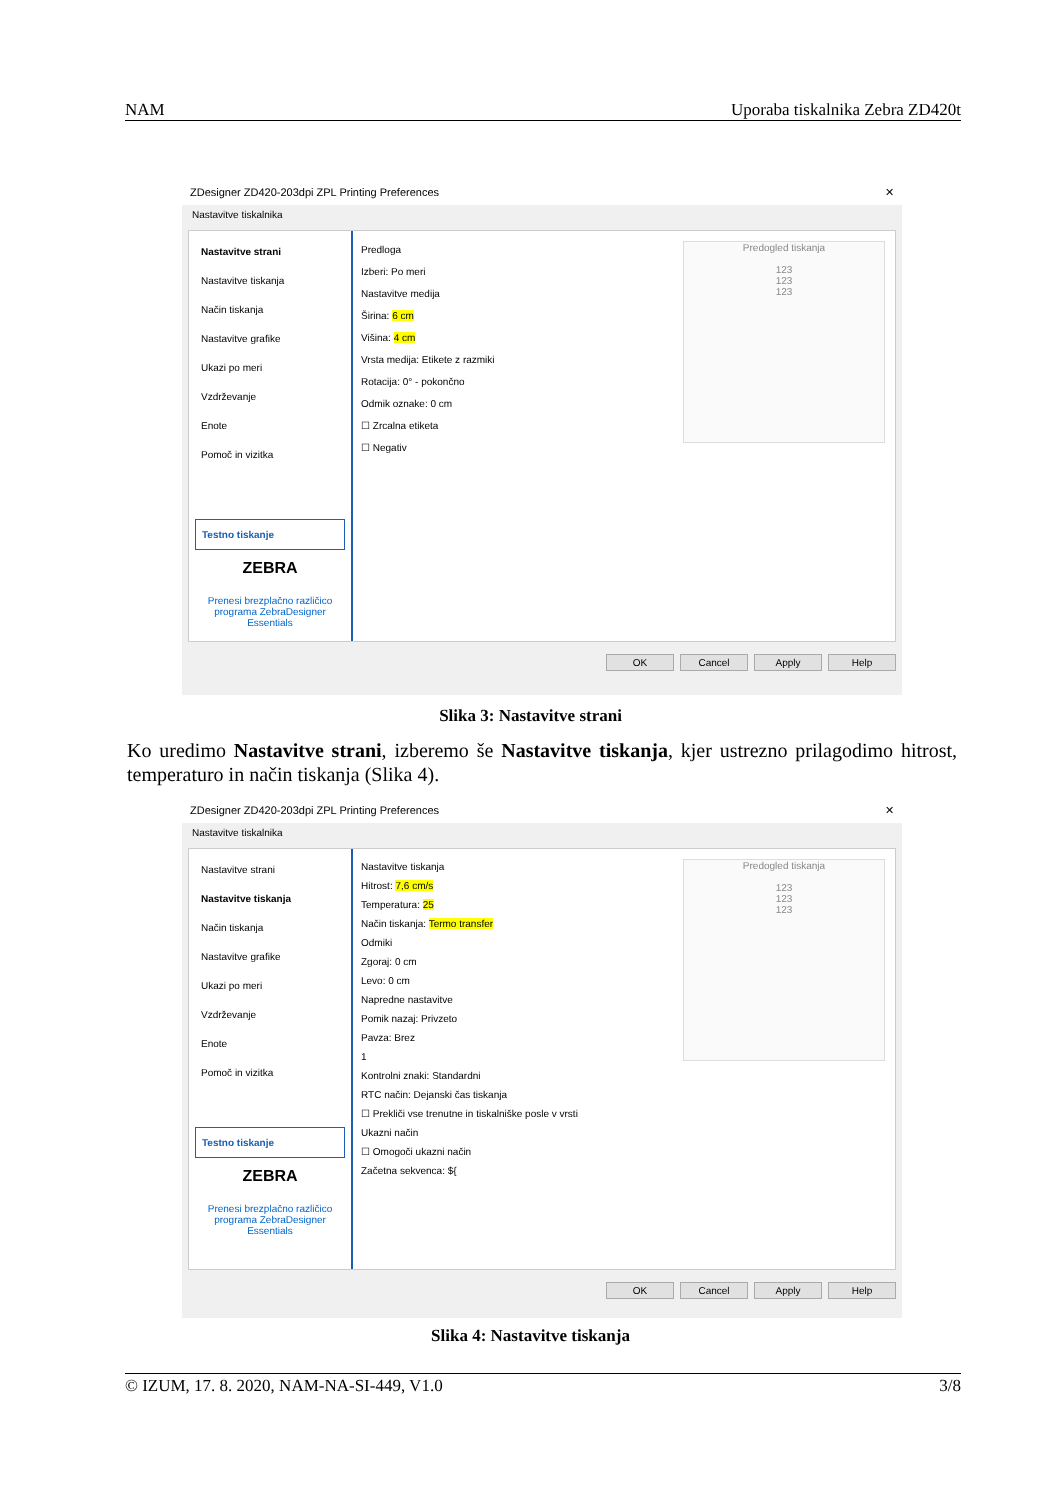NAM Uporaba tiskalnika Zebra ZD420t
ZDesigner ZD420-203dpi ZPL Printing Preferences ✕
Nastavitve tiskalnika
Nastavitve strani
Nastavitve tiskanja
Način tiskanja
Nastavitve grafike
Ukazi po meri
Vzdrževanje
Enote
Pomoč in vizitka
Testno tiskanje
ZEBRA
Prenesi brezplačno različico programa ZebraDesigner Essentials
Predloga
Izberi: Po meri
Nastavitve medija
Širina: 6 cm
Višina: 4 cm
Vrsta medija: Etikete z razmiki
Rotacija: 0° - pokončno
Odmik oznake: 0 cm
☐ Zrcalna etiketa
☐ Negativ
Predogled tiskanja
123
123
123
OK Cancel Apply Help
Slika 3: Nastavitve strani
Ko uredimo Nastavitve strani, izberemo še Nastavitve tiskanja, kjer ustrezno prilagodimo hitrost, temperaturo in način tiskanja (Slika 4).
ZDesigner ZD420-203dpi ZPL Printing Preferences ✕
Nastavitve tiskalnika
Nastavitve strani
Nastavitve tiskanja
Način tiskanja
Nastavitve grafike
Ukazi po meri
Vzdrževanje
Enote
Pomoč in vizitka
Testno tiskanje
ZEBRA
Prenesi brezplačno različico programa ZebraDesigner Essentials
Nastavitve tiskanja
Hitrost: 7,6 cm/s
Temperatura: 25
Način tiskanja: Termo transfer
Odmiki
Zgoraj: 0 cm
Levo: 0 cm
Napredne nastavitve
Pomik nazaj: Privzeto
Pavza: Brez
1
Kontrolni znaki: Standardni
RTC način: Dejanski čas tiskanja
☐ Prekliči vse trenutne in tiskalniške posle v vrsti
Ukazni način
☐ Omogoči ukazni način
Začetna sekvenca: ${
Predogled tiskanja
123
123
123
OK Cancel Apply Help
Slika 4: Nastavitve tiskanja
© IZUM, 17. 8. 2020, NAM-NA-SI-449, V1.0 3/8